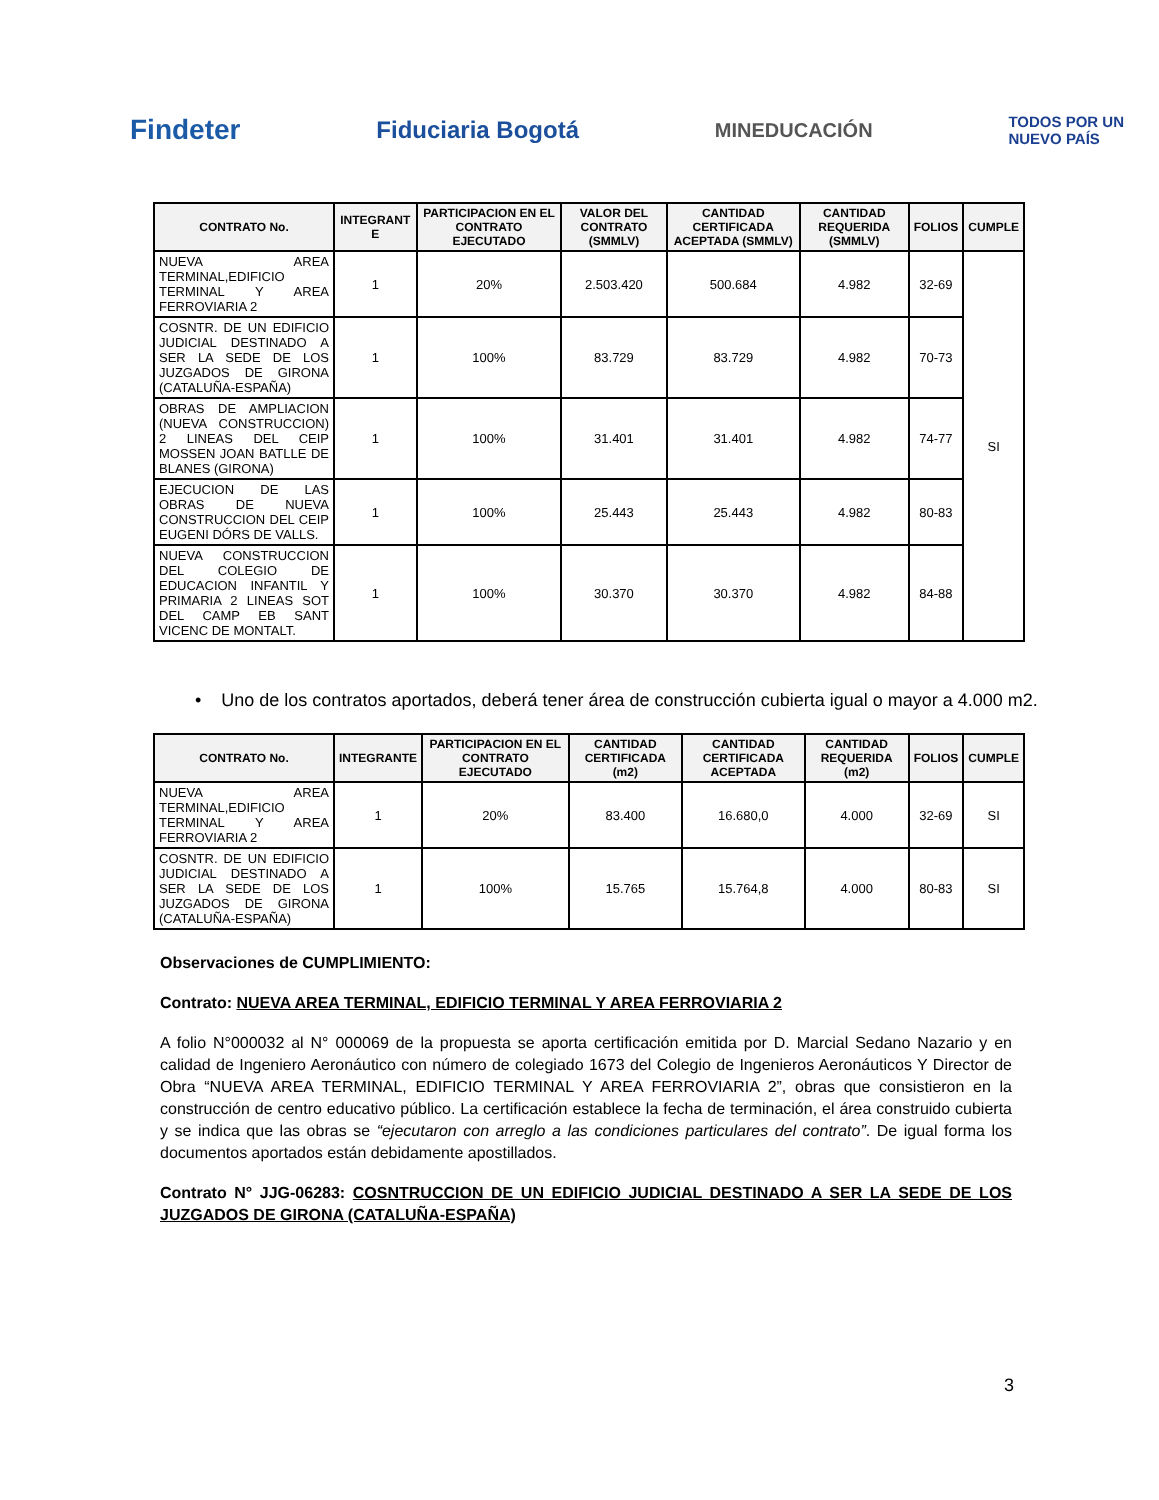Findeter
Fiduciaria Bogotá
MINEDUCACIÓN
TODOS POR UN
NUEVO PAÍS
| CONTRATO No. | INTEGRANT E | PARTICIPACION EN EL CONTRATO EJECUTADO | VALOR DEL CONTRATO (SMMLV) | CANTIDAD CERTIFICADA ACEPTADA (SMMLV) | CANTIDAD REQUERIDA (SMMLV) | FOLIOS | CUMPLE |
| --- | --- | --- | --- | --- | --- | --- | --- |
| NUEVA AREA TERMINAL,EDIFICIO TERMINAL Y AREA FERROVIARIA 2 | 1 | 20% | 2.503.420 | 500.684 | 4.982 | 32-69 | SI |
| COSNTR. DE UN EDIFICIO JUDICIAL DESTINADO A SER LA SEDE DE LOS JUZGADOS DE GIRONA (CATALUÑA-ESPAÑA) | 1 | 100% | 83.729 | 83.729 | 4.982 | 70-73 | |
| OBRAS DE AMPLIACION (NUEVA CONSTRUCCION) 2 LINEAS DEL CEIP MOSSEN JOAN BATLLE DE BLANES (GIRONA) | 1 | 100% | 31.401 | 31.401 | 4.982 | 74-77 | |
| EJECUCION DE LAS OBRAS DE NUEVA CONSTRUCCION DEL CEIP EUGENI DÓRS DE VALLS. | 1 | 100% | 25.443 | 25.443 | 4.982 | 80-83 | |
| NUEVA CONSTRUCCION DEL COLEGIO DE EDUCACION INFANTIL Y PRIMARIA 2 LINEAS SOT DEL CAMP EB SANT VICENC DE MONTALT. | 1 | 100% | 30.370 | 30.370 | 4.982 | 84-88 | |
• Uno de los contratos aportados, deberá tener área de construcción cubierta igual o mayor a 4.000 m2.
| CONTRATO No. | INTEGRANTE | PARTICIPACION EN EL CONTRATO EJECUTADO | CANTIDAD CERTIFICADA (m2) | CANTIDAD CERTIFICADA ACEPTADA | CANTIDAD REQUERIDA (m2) | FOLIOS | CUMPLE |
| --- | --- | --- | --- | --- | --- | --- | --- |
| NUEVA AREA TERMINAL,EDIFICIO TERMINAL Y AREA FERROVIARIA 2 | 1 | 20% | 83.400 | 16.680,0 | 4.000 | 32-69 | SI |
| COSNTR. DE UN EDIFICIO JUDICIAL DESTINADO A SER LA SEDE DE LOS JUZGADOS DE GIRONA (CATALUÑA-ESPAÑA) | 1 | 100% | 15.765 | 15.764,8 | 4.000 | 80-83 | SI |
Observaciones de CUMPLIMIENTO:
Contrato: NUEVA AREA TERMINAL, EDIFICIO TERMINAL Y AREA FERROVIARIA 2
A folio N°000032 al N° 000069 de la propuesta se aporta certificación emitida por D. Marcial Sedano Nazario y en calidad de Ingeniero Aeronáutico con número de colegiado 1673 del Colegio de Ingenieros Aeronáuticos Y Director de Obra “NUEVA AREA TERMINAL, EDIFICIO TERMINAL Y AREA FERROVIARIA 2”, obras que consistieron en la construcción de centro educativo público. La certificación establece la fecha de terminación, el área construido cubierta y se indica que las obras se “ejecutaron con arreglo a las condiciones particulares del contrato”. De igual forma los documentos aportados están debidamente apostillados.
Contrato N° JJG-06283: COSNTRUCCION DE UN EDIFICIO JUDICIAL DESTINADO A SER LA SEDE DE LOS JUZGADOS DE GIRONA (CATALUÑA-ESPAÑA)
3